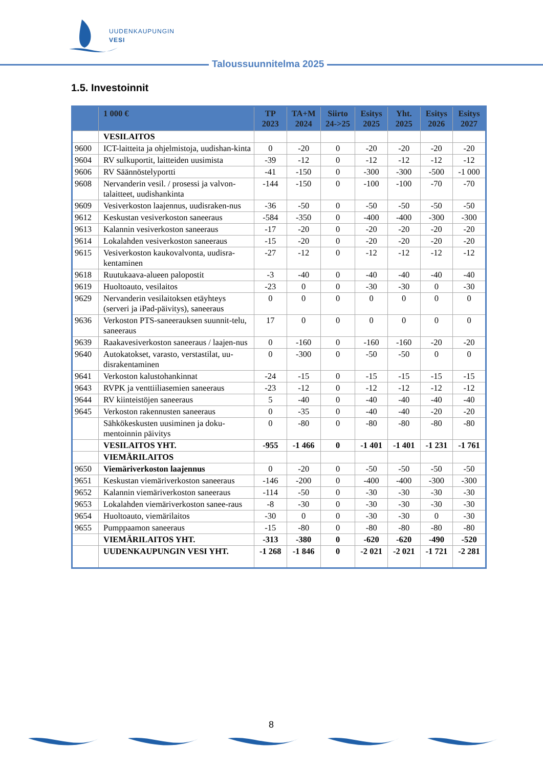UUDENKAUPUNGIN
VESI
Taloussuunnitelma 2025
1.5. Investoinnit
| | 1 000 € | TP 2023 | TA+M 2024 | Siirto 24->25 | Esitys 2025 | Yht. 2025 | Esitys 2026 | Esitys 2027 |
| --- | --- | --- | --- | --- | --- | --- | --- | --- |
| | VESILAITOS | | | | | | | |
| 9600 | ICT-laitteita ja ohjelmistoja, uudishan-kinta | 0 | -20 | 0 | -20 | -20 | -20 | -20 |
| 9604 | RV sulkuportit, laitteiden uusimista | -39 | -12 | 0 | -12 | -12 | -12 | -12 |
| 9606 | RV Säännöstelyportti | -41 | -150 | 0 | -300 | -300 | -500 | -1 000 |
| 9608 | Nervanderin vesil. / prosessi ja valvon-talaitteet, uudishankinta | -144 | -150 | 0 | -100 | -100 | -70 | -70 |
| 9609 | Vesiverkoston laajennus, uudisraken-nus | -36 | -50 | 0 | -50 | -50 | -50 | -50 |
| 9612 | Keskustan vesiverkoston saneeraus | -584 | -350 | 0 | -400 | -400 | -300 | -300 |
| 9613 | Kalannin vesiverkoston saneeraus | -17 | -20 | 0 | -20 | -20 | -20 | -20 |
| 9614 | Lokalahden vesiverkoston saneeraus | -15 | -20 | 0 | -20 | -20 | -20 | -20 |
| 9615 | Vesiverkoston kaukovalvonta, uudisra-kentaminen | -27 | -12 | 0 | -12 | -12 | -12 | -12 |
| 9618 | Ruutukaava-alueen palopostit | -3 | -40 | 0 | -40 | -40 | -40 | -40 |
| 9619 | Huoltoauto, vesilaitos | -23 | 0 | 0 | -30 | -30 | 0 | -30 |
| 9629 | Nervanderin vesilaitoksen etäyhteys (serveri ja iPad-päivitys), saneeraus | 0 | 0 | 0 | 0 | 0 | 0 | 0 |
| 9636 | Verkoston PTS-saneerauksen suunnit-telu, saneeraus | 17 | 0 | 0 | 0 | 0 | 0 | 0 |
| 9639 | Raakavesiverkoston saneeraus / laajen-nus | 0 | -160 | 0 | -160 | -160 | -20 | -20 |
| 9640 | Autokatokset, varasto, verstastilat, uu-disrakentaminen | 0 | -300 | 0 | -50 | -50 | 0 | 0 |
| 9641 | Verkoston kalustohankinnat | -24 | -15 | 0 | -15 | -15 | -15 | -15 |
| 9643 | RVPK ja venttiiliasemien saneeraus | -23 | -12 | 0 | -12 | -12 | -12 | -12 |
| 9644 | RV kiinteistöjen saneeraus | 5 | -40 | 0 | -40 | -40 | -40 | -40 |
| 9645 | Verkoston rakennusten saneeraus | 0 | -35 | 0 | -40 | -40 | -20 | -20 |
| | Sähkökeskusten uusiminen ja doku-mentoinnin päivitys | 0 | -80 | 0 | -80 | -80 | -80 | -80 |
| | VESILAITOS YHT. | -955 | -1 466 | 0 | -1 401 | -1 401 | -1 231 | -1 761 |
| | VIEMÄRILAITOS | | | | | | | |
| 9650 | Viemäriverkoston laajennus | 0 | -20 | 0 | -50 | -50 | -50 | -50 |
| 9651 | Keskustan viemäriverkoston saneeraus | -146 | -200 | 0 | -400 | -400 | -300 | -300 |
| 9652 | Kalannin viemäriverkoston saneeraus | -114 | -50 | 0 | -30 | -30 | -30 | -30 |
| 9653 | Lokalahden viemäriverkoston sanee-raus | -8 | -30 | 0 | -30 | -30 | -30 | -30 |
| 9654 | Huoltoauto, viemärilaitos | -30 | 0 | 0 | -30 | -30 | 0 | -30 |
| 9655 | Pumppaamon saneeraus | -15 | -80 | 0 | -80 | -80 | -80 | -80 |
| | VIEMÄRILAITOS YHT. | -313 | -380 | 0 | -620 | -620 | -490 | -520 |
| | UUDENKAUPUNGIN VESI YHT. | -1 268 | -1 846 | 0 | -2 021 | -2 021 | -1 721 | -2 281 |
8